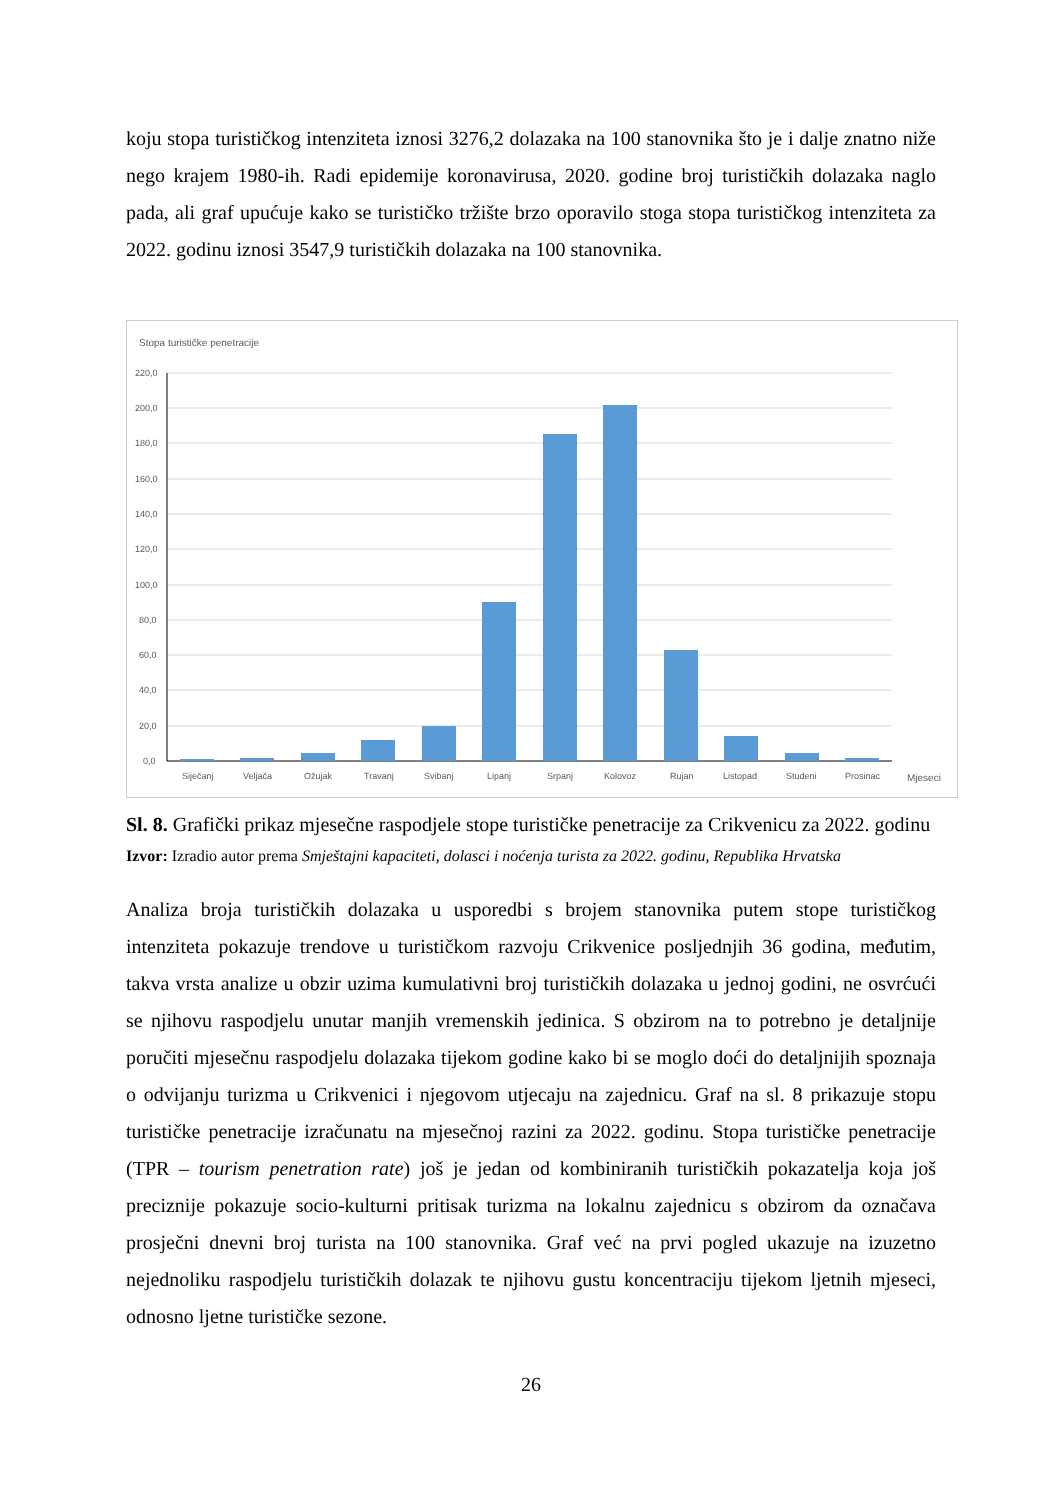koju stopa turističkog intenziteta iznosi 3276,2 dolazaka na 100 stanovnika što je i dalje znatno niže nego krajem 1980-ih. Radi epidemije koronavirusa, 2020. godine broj turističkih dolazaka naglo pada, ali graf upućuje kako se turističko tržište brzo oporavilo stoga stopa turističkog intenziteta za 2022. godinu iznosi 3547,9 turističkih dolazaka na 100 stanovnika.
Stopa turističke penetracije
220,0
200,0
180,0
160,0
140,0
120,0
100,0
80,0
60,0
40,0
20,0
0,0
Siječanj
Veljača
Ožujak
Travanj
Svibanj
Lipanj
Srpanj
Kolovoz
Rujan
Listopad
Studeni
Prosinac
Mjeseci
Sl. 8. Grafički prikaz mjesečne raspodjele stope turističke penetracije za Crikvenicu za 2022. godinu
Izvor: Izradio autor prema Smještajni kapaciteti, dolasci i noćenja turista za 2022. godinu, Republika Hrvatska
Analiza broja turističkih dolazaka u usporedbi s brojem stanovnika putem stope turističkog intenziteta pokazuje trendove u turističkom razvoju Crikvenice posljednjih 36 godina, međutim, takva vrsta analize u obzir uzima kumulativni broj turističkih dolazaka u jednoj godini, ne osvrćući se njihovu raspodjelu unutar manjih vremenskih jedinica. S obzirom na to potrebno je detaljnije poručiti mjesečnu raspodjelu dolazaka tijekom godine kako bi se moglo doći do detaljnijih spoznaja o odvijanju turizma u Crikvenici i njegovom utjecaju na zajednicu. Graf na sl. 8 prikazuje stopu turističke penetracije izračunatu na mjesečnoj razini za 2022. godinu. Stopa turističke penetracije (TPR – tourism penetration rate) još je jedan od kombiniranih turističkih pokazatelja koja još preciznije pokazuje socio-kulturni pritisak turizma na lokalnu zajednicu s obzirom da označava prosječni dnevni broj turista na 100 stanovnika. Graf već na prvi pogled ukazuje na izuzetno nejednoliku raspodjelu turističkih dolazak te njihovu gustu koncentraciju tijekom ljetnih mjeseci, odnosno ljetne turističke sezone.
26